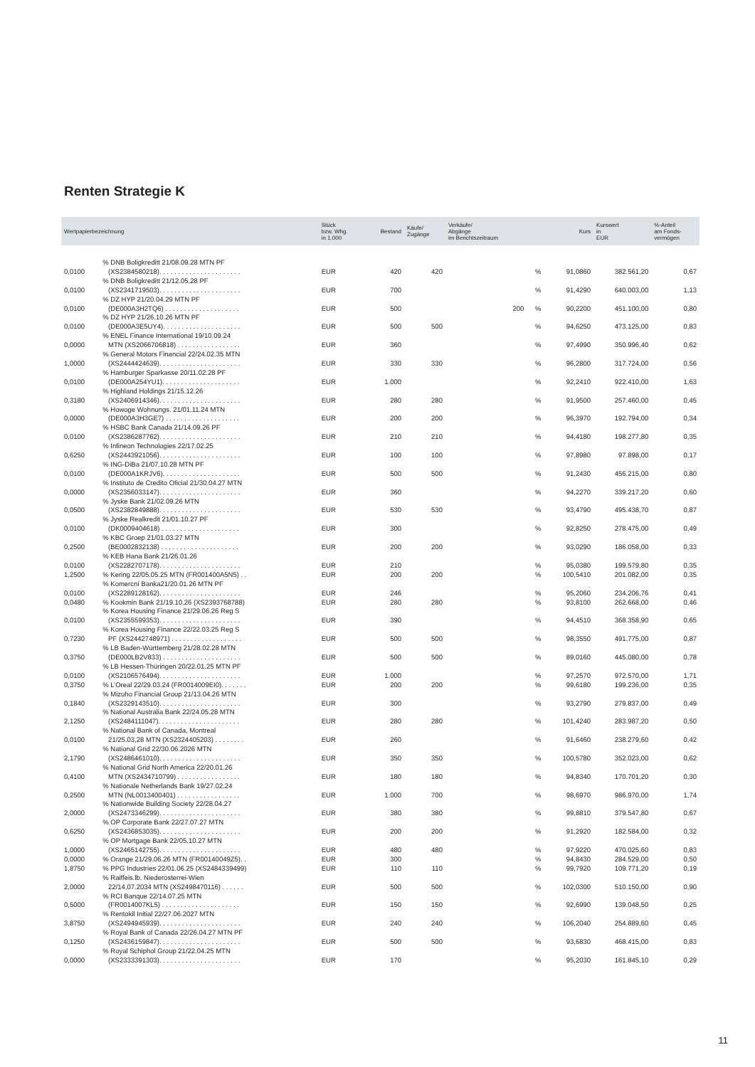Renten Strategie K
| Wertpapierbezeichnung | | Stück bzw. Whg. in 1.000 | Bestand | Käufe/ Zugänge | Verkäufe/ Abgänge im Berichtszeitraum | | Kurs | Kurswert in EUR | %-Anteil am Fonds- vermögen |
| --- | --- | --- | --- | --- | --- | --- | --- | --- | --- |
| 0,0100 | % DNB Boligkreditt 21/08.09.28 MTN PF (XS2384580218). . . . . . . . . . . . . . . . . . . . . . | EUR | 420 | 420 | | % | 91,0860 | 382.561,20 | 0,67 |
| 0,0100 | % DNB Boligkreditt 21/12.05.28 PF (XS2341719503). . . . . . . . . . . . . . . . . . . . . . | EUR | 700 | | | % | 91,4290 | 640.003,00 | 1,13 |
| 0,0100 | % DZ HYP 21/20.04.29 MTN PF (DE000A3H2TQ6) . . . . . . . . . . . . . . . . . . . . | EUR | 500 | | 200 | % | 90,2200 | 451.100,00 | 0,80 |
| 0,0100 | % DZ HYP 21/26.10.26 MTN PF (DE000A3E5UY4). . . . . . . . . . . . . . . . . . . . . | EUR | 500 | 500 | | % | 94,6250 | 473.125,00 | 0,83 |
| 0,0000 | % ENEL Finance International 19/10.09.24 MTN (XS2066706818) . . . . . . . . . . . . . . . . . | EUR | 360 | | | % | 97,4990 | 350.996,40 | 0,62 |
| 1,0000 | % General Motors Financial 22/24.02.35 MTN (XS2444424639). . . . . . . . . . . . . . . . . . . . . . | EUR | 330 | 330 | | % | 96,2800 | 317.724,00 | 0,56 |
| 0,0100 | % Hamburger Sparkasse 20/11.02.28 PF (DE000A254YU1). . . . . . . . . . . . . . . . . . . . . | EUR | 1.000 | | | % | 92,2410 | 922.410,00 | 1,63 |
| 0,3180 | % Highland Holdings 21/15.12.26 (XS2406914346). . . . . . . . . . . . . . . . . . . . . . | EUR | 280 | 280 | | % | 91,9500 | 257.460,00 | 0,45 |
| 0,0000 | % Howoge Wohnungs. 21/01.11.24 MTN (DE000A3H3GE7) . . . . . . . . . . . . . . . . . . . . | EUR | 200 | 200 | | % | 96,3970 | 192.794,00 | 0,34 |
| 0,0100 | % HSBC Bank Canada 21/14.09.26 PF (XS2386287762). . . . . . . . . . . . . . . . . . . . . . | EUR | 210 | 210 | | % | 94,4180 | 198.277,80 | 0,35 |
| 0,6250 | % Infineon Technologies 22/17.02.25 (XS2443921056). . . . . . . . . . . . . . . . . . . . . . | EUR | 100 | 100 | | % | 97,8980 | 97.898,00 | 0,17 |
| 0,0100 | % ING-DiBa 21/07.10.28 MTN PF (DE000A1KRJV6). . . . . . . . . . . . . . . . . . . . . | EUR | 500 | 500 | | % | 91,2430 | 456.215,00 | 0,80 |
| 0,0000 | % Instituto de Credito Oficial 21/30.04.27 MTN (XS2356033147). . . . . . . . . . . . . . . . . . . . . . | EUR | 360 | | | % | 94,2270 | 339.217,20 | 0,60 |
| 0,0500 | % Jyske Bank 21/02.09.26 MTN (XS2382849888). . . . . . . . . . . . . . . . . . . . . . | EUR | 530 | 530 | | % | 93,4790 | 495.438,70 | 0,87 |
| 0,0100 | % Jyske Realkredit 21/01.10.27 PF (DK0009404618) . . . . . . . . . . . . . . . . . . . . . | EUR | 300 | | | % | 92,8250 | 278.475,00 | 0,49 |
| 0,2500 | % KBC Groep 21/01.03.27 MTN (BE0002832138) . . . . . . . . . . . . . . . . . . . . . | EUR | 200 | 200 | | % | 93,0290 | 186.058,00 | 0,33 |
| 0,0100 | % KEB Hana Bank 21/26.01.26 (XS2282707178). . . . . . . . . . . . . . . . . . . . . . | EUR | 210 | | | % | 95,0380 | 199.579,80 | 0,35 |
| 1,2500 | % Kering 22/05.05.25 MTN (FR001400A5N5) . . | EUR | 200 | 200 | | % | 100,5410 | 201.082,00 | 0,35 |
| 0,0100 | % Komercní Banka21/20.01.26 MTN PF (XS2289128162). . . . . . . . . . . . . . . . . . . . . . | EUR | 246 | | | % | 95,2060 | 234.206,76 | 0,41 |
| 0,0480 | % Kookmin Bank 21/19.10.26 (XS2393768788) | EUR | 280 | 280 | | % | 93,8100 | 262.668,00 | 0,46 |
| 0,0100 | % Korea Housing Finance 21/29.06.26 Reg S (XS2355599353). . . . . . . . . . . . . . . . . . . . . . | EUR | 390 | | | % | 94,4510 | 368.358,90 | 0,65 |
| 0,7230 | % Korea Housing Finance 22/22.03.25 Reg S PF (XS2442748971) . . . . . . . . . . . . . . . . . . . | EUR | 500 | 500 | | % | 98,3550 | 491.775,00 | 0,87 |
| 0,3750 | % LB Baden-Württemberg 21/28.02.28 MTN (DE000LB2V833) . . . . . . . . . . . . . . . . . . . . . | EUR | 500 | 500 | | % | 89,0160 | 445.080,00 | 0,78 |
| 0,0100 | % LB Hessen-Thüringen 20/22.01.25 MTN PF (XS2106576494). . . . . . . . . . . . . . . . . . . . . . | EUR | 1.000 | | | % | 97,2570 | 972.570,00 | 1,71 |
| 0,3750 | % L’Oreal 22/29.03.24 (FR0014009EI0). . . . . . . | EUR | 200 | 200 | | % | 99,6180 | 199.236,00 | 0,35 |
| 0,1840 | % Mizuho Financial Group 21/13.04.26 MTN (XS2329143510). . . . . . . . . . . . . . . . . . . . . . | EUR | 300 | | | % | 93,2790 | 279.837,00 | 0,49 |
| 2,1250 | % National Australia Bank 22/24.05.28 MTN (XS2484111047). . . . . . . . . . . . . . . . . . . . . . | EUR | 280 | 280 | | % | 101,4240 | 283.987,20 | 0,50 |
| 0,0100 | % National Bank of Canada, Montreal 21/25.03,28 MTN (XS2324405203) . . . . . . . . | EUR | 260 | | | % | 91,6460 | 238.279,60 | 0,42 |
| 2,1790 | % National Grid 22/30.06.2026 MTN (XS2486461010). . . . . . . . . . . . . . . . . . . . . . | EUR | 350 | 350 | | % | 100,5780 | 352.023,00 | 0,62 |
| 0,4100 | % National Grid North America 22/20.01.26 MTN (XS2434710799) . . . . . . . . . . . . . . . . . | EUR | 180 | 180 | | % | 94,8340 | 170.701,20 | 0,30 |
| 0,2500 | % Nationale Netherlands Bank 19/27.02.24 MTN (NL0013400401) . . . . . . . . . . . . . . . . . | EUR | 1.000 | 700 | | % | 98,6970 | 986.970,00 | 1,74 |
| 2,0000 | % Nationwide Building Society 22/28.04.27 (XS2473346299). . . . . . . . . . . . . . . . . . . . . . | EUR | 380 | 380 | | % | 99,8810 | 379.547,80 | 0,67 |
| 0,6250 | % OP Corporate Bank 22/27.07.27 MTN (XS2436853035). . . . . . . . . . . . . . . . . . . . . . | EUR | 200 | 200 | | % | 91,2920 | 182.584,00 | 0,32 |
| 1,0000 | % OP Mortgage Bank 22/05.10.27 MTN (XS2465142755). . . . . . . . . . . . . . . . . . . . . . | EUR | 480 | 480 | | % | 97,9220 | 470.025,60 | 0,83 |
| 0,0000 | % Orange 21/29.06.26 MTN (FR00140049Z5). . | EUR | 300 | | | % | 94,8430 | 284.529,00 | 0,50 |
| 1,8750 | % PPG Industries 22/01.06.25 (XS2484339499) | EUR | 110 | 110 | | % | 99,7920 | 109.771,20 | 0,19 |
| 2,0000 | % Raiffeis.lb. Niederösterrei-Wien 22/14.07.2034 MTN (XS2498470116) . . . . . . | EUR | 500 | 500 | | % | 102,0300 | 510.150,00 | 0,90 |
| 0,5000 | % RCI Banque 22/14.07.25 MTN (FR0014007KL5) . . . . . . . . . . . . . . . . . . . . . | EUR | 150 | 150 | | % | 92,6990 | 139.048,50 | 0,25 |
| 3,8750 | % Rentokil Initial 22/27.06.2027 MTN (XS2494945939). . . . . . . . . . . . . . . . . . . . . . | EUR | 240 | 240 | | % | 106,2040 | 254.889,60 | 0,45 |
| 0,1250 | % Royal Bank of Canada 22/26.04.27 MTN PF (XS2436159847). . . . . . . . . . . . . . . . . . . . . . | EUR | 500 | 500 | | % | 93,6830 | 468.415,00 | 0,83 |
| 0,0000 | % Royal Schiphol Group 21/22.04.25 MTN (XS2333391303). . . . . . . . . . . . . . . . . . . . . . | EUR | 170 | | | % | 95,2030 | 161.845,10 | 0,29 |
11